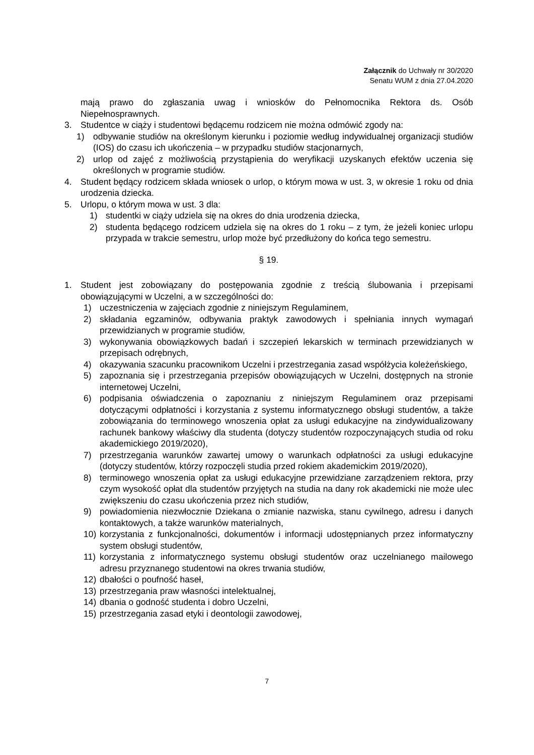Załącznik do Uchwały nr 30/2020
Senatu WUM z dnia 27.04.2020
mają prawo do zgłaszania uwag i wniosków do Pełnomocnika Rektora ds. Osób Niepełnosprawnych.
3. Studentce w ciąży i studentowi będącemu rodzicem nie można odmówić zgody na:
1) odbywanie studiów na określonym kierunku i poziomie według indywidualnej organizacji studiów (IOS) do czasu ich ukończenia – w przypadku studiów stacjonarnych,
2) urlop od zajęć z możliwością przystąpienia do weryfikacji uzyskanych efektów uczenia się określonych w programie studiów.
4. Student będący rodzicem składa wniosek o urlop, o którym mowa w ust. 3, w okresie 1 roku od dnia urodzenia dziecka.
5. Urlopu, o którym mowa w ust. 3 dla:
1) studentki w ciąży udziela się na okres do dnia urodzenia dziecka,
2) studenta będącego rodzicem udziela się na okres do 1 roku – z tym, że jeżeli koniec urlopu przypada w trakcie semestru, urlop może być przedłużony do końca tego semestru.
§ 19.
1. Student jest zobowiązany do postępowania zgodnie z treścią ślubowania i przepisami obowiązującymi w Uczelni, a w szczególności do:
1) uczestniczenia w zajęciach zgodnie z niniejszym Regulaminem,
2) składania egzaminów, odbywania praktyk zawodowych i spełniania innych wymagań przewidzianych w programie studiów,
3) wykonywania obowiązkowych badań i szczepień lekarskich w terminach przewidzianych w przepisach odrębnych,
4) okazywania szacunku pracownikom Uczelni i przestrzegania zasad współżycia koleżeńskiego,
5) zapoznania się i przestrzegania przepisów obowiązujących w Uczelni, dostępnych na stronie internetowej Uczelni,
6) podpisania oświadczenia o zapoznaniu z niniejszym Regulaminem oraz przepisami dotyczącymi odpłatności i korzystania z systemu informatycznego obsługi studentów, a także zobowiązania do terminowego wnoszenia opłat za usługi edukacyjne na zindywidualizowany rachunek bankowy właściwy dla studenta (dotyczy studentów rozpoczynających studia od roku akademickiego 2019/2020),
7) przestrzegania warunków zawartej umowy o warunkach odpłatności za usługi edukacyjne (dotyczy studentów, którzy rozpoczęli studia przed rokiem akademickim 2019/2020),
8) terminowego wnoszenia opłat za usługi edukacyjne przewidziane zarządzeniem rektora, przy czym wysokość opłat dla studentów przyjętych na studia na dany rok akademicki nie może ulec zwiększeniu do czasu ukończenia przez nich studiów,
9) powiadomienia niezwłocznie Dziekana o zmianie nazwiska, stanu cywilnego, adresu i danych kontaktowych, a także warunków materialnych,
10) korzystania z funkcjonalności, dokumentów i informacji udostępnianych przez informatyczny system obsługi studentów,
11) korzystania z informatycznego systemu obsługi studentów oraz uczelnianego mailowego adresu przyznanego studentowi na okres trwania studiów,
12) dbałości o poufność haseł,
13) przestrzegania praw własności intelektualnej,
14) dbania o godność studenta i dobro Uczelni,
15) przestrzegania zasad etyki i deontologii zawodowej,
7